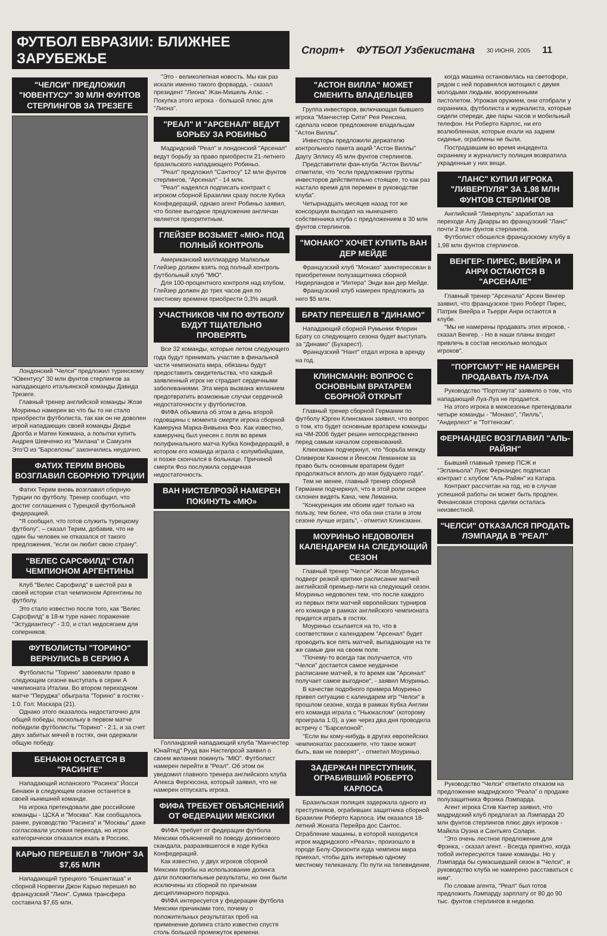ФУТБОЛ ЕВРАЗИИ: БЛИЖНЕЕ ЗАРУБЕЖЬЕ
Спорт+ ФУТБОЛ Узбекистана 30 ИЮНЯ, 2005 11
"ЧЕЛСИ" ПРЕДЛОЖИЛ "ЮВЕНТУСУ" 30 МЛН ФУНТОВ СТЕРЛИНГОВ ЗА ТРЕЗЕГЕ
Лондонский "Челси" предложил туринскому "Ювентусу" 30 млн фунтов стерлингов за нападающего итальянской команды Давида Трезеге.
Главный тренер английской команды Жозе Моуриньо намерен во что бы то ни стало приобрести футболиста, так как он не доволен игрой нападающих своей команды Дидье Дрогба и Матеи Кежмана, а попытки купить Андрея Шевченко из "Милана" и Самуэля Это'О из "Барселоны" закончились неудачно.
ФАТИХ ТЕРИМ ВНОВЬ ВОЗГЛАВИЛ СБОРНУЮ ТУРЦИИ
Фатих Терим вновь возглавил сборную Турции по футболу. Тренер сообщил, что достиг соглашения с Турецкой футбольной федерацией.
"Я сообщил, что готов служить турецкому футболу", – сказал Терим, добавив, что не один бы человек не отказался от такого предложения, "если он любит свою страну".
"ВЕЛЕС САРСФИЛД" СТАЛ ЧЕМПИОНОМ АРГЕНТИНЫ
Клуб "Велес Сарсфилд" в шестой раз в своей истории стал чемпионом Аргентины по футболу.
Это стало известно после того, как "Велес Сарсфилд" в 18-м туре нанес поражение "Эстудиантесу" - 3:0, и стал недосягаем для соперников.
ФУТБОЛИСТЫ "ТОРИНО" ВЕРНУЛИСЬ В СЕРИЮ А
Футболисты "Торино" завоевали право в следующем сезоне выступать в серии А чемпионата Италии. Во втором переходном матче "Перуджа" обыграла "Торино" в гостях - 1:0. Гол: Маскара (21).
Однако этого оказалось недостаточно для общей победы, поскольку в первом матче победили футболисты "Торино" - 2:1, и за счет двух забитых мячей в гостях, они одержали общую победу.
БЕНАЮН ОСТАЕТСЯ В "РАСИНГЕ"
Нападающий испанского "Расинга" Йосси Бенаюн в следующем сезоне останется в своей нынешней команде.
На игрока претендовали две российские команды - ЦСКА и "Москва". Как сообщалось ранее, руководство "Расинга" и "Москвы" даже согласовали условия перехода, но игрок категорически отказался ехать в Россию.
КАРЬЮ ПЕРЕШЕЛ В "ЛИОН" ЗА $7,65 МЛН
Нападающий турецкого "Бешикташа" и сборной Норвегии Джон Карью перешел во французский "Лион". Сумма трансфера составила $7,65 млн.
"Это - великолепная новость. Мы как раз искали именно такого форварда, - сказал президент "Лиона" Жан-Мишель Алас. - Покупка этого игрока - большой плюс для "Лиона".
"РЕАЛ" И "АРСЕНАЛ" ВЕДУТ БОРЬБУ ЗА РОБИНЬО
Мадридский "Реал" и лондонский "Арсенал" ведут борьбу за право приобрести 21-летнего бразильского нападающего Робиньо.
"Реал" предложил "Сантосу" 12 млн фунтов стерлингов, "Арсенал" - 14 млн.
"Реал" надеялся подписать контракт с игроком сборной Бразилии сразу после Кубка Конфедераций, однако агент Робиньо заявил, что более выгодное предложение англичан является приоритетным.
ГЛЕЙЗЕР ВОЗЬМЕТ «МЮ» ПОД ПОЛНЫЙ КОНТРОЛЬ
Американский миллиардер Малкольм Глейзер должен взять под полный контроль футбольный клуб "МЮ".
Для 100-процентного контроля над клубом, Глейзер должен до трех часов дня по местному времени приобрести 0,3% акций.
УЧАСТНИКОВ ЧМ ПО ФУТБОЛУ БУДУТ ТЩАТЕЛЬНО ПРОВЕРЯТЬ
Все 32 команды, которые летом следующего года будут принимать участие в финальной части чемпионата мира, обязаны будут предоставить свидетельства, что каждый заявленный игрок не страдает сердечными заболеваниями. Эта мера вызвана желанием предотвратить возможные случаи сердечной недостаточности у футболистов.
ФИФА объявила об этом в день второй годовщины с момента смерти игрока сборной Камеруна Марка-Вивьена Фоэ. Как известно, камерунец был унесен с поля во время полуфинального матча Кубка Конфедераций, в котором его команда играла с колумбийцами, и позже скончался в больнице. Причиной смерти Фоэ послужила сердечная недостаточность.
ВАН НИСТЕЛРОЭЙ НАМЕРЕН ПОКИНУТЬ «МЮ»
Голландский нападающий клуба "Манчестер Юнайтед" Рууд ван Нистелроэй заявил о своем желании покинуть "МЮ". Футболист намерен перейти в "Реал". Об этом он уведомил главного тренера английского клуба Алекса Фергюсона, который заявил, что не намерен отпускать игрока.
ФИФА ТРЕБУЕТ ОБЪЯСНЕНИЙ ОТ ФЕДЕРАЦИИ МЕКСИКИ
ФИФА требует от федерации футбола Мексики объяснений по поводу допингового скандала, разразившегося в ходе Кубка Конфедераций.
Как известно, у двух игроков сборной Мексики пробы на использование допинга дали положительные результаты, но они были исключены из сборной по причинам дисциплинарного порядка.
ФИФА интересуется у федерации футбола Мексики причинами того, почему о положительных результатах проб на применение допинга стало известно спустя столь большой промежуток времени.
"АСТОН ВИЛЛА" МОЖЕТ СМЕНИТЬ ВЛАДЕЛЬЦЕВ
Группа инвесторов, включающая бывшего игрока "Манчестер Сити" Рея Ренсона, сделала новое предложение владельцам "Астон Виллы".
Инвесторы предложили держателю контрольного пакета акций "Астон Виллы" Даугу Эллису 45 млн фунтов стерлингов.
Представители фан-клуба "Астон Виллы" отметили, что "если предложение группы инвесторов действительно стоящее, то как раз настало время для перемен в руководстве клуба".
Четырнадцать месяцев назад тот же консорциум выходил на нынешнего собственника клуба с предложением в 30 млн фунтов стерлингов.
"МОНАКО" ХОЧЕТ КУПИТЬ ВАН ДЕР МЕЙДЕ
Французский клуб "Монако" заинтересован в приобретении полузащитника сборной Нидерландов и "Интера" Энди ван дер Мейде.
Французский клуб намерен предложить за него $5 млн.
БРАТУ ПЕРЕШЕЛ В "ДИНАМО"
Нападающий сборной Румынии Флорин Брату со следующего сезона будет выступать за "Динамо" (Бухарест).
Французский "Нант" отдал игрока в аренду на год.
КЛИНСМАНН: ВОПРОС С ОСНОВНЫМ ВРАТАРЕМ СБОРНОЙ ОТКРЫТ
Главный тренер сборной Германии по футболу Юрген Клинсманн заявил, что вопрос о том, кто будет основным вратарем команды на ЧМ-2006 будет решен непосредственно перед самым началом соревнований.
Клинсманн подчеркнул, что "борьба между Оливером Канном и Йенсом Леманном за право быть основным вратарем будет продолжаться вплоть до мая будущего года".
Тем не менее, главный тренер сборной Германии подчеркнул, что в этой роли скорее склонен видеть Кана, чем Леманна.
"Конкуренция им обоим идет только на пользу, тем более, что оба они стали в этом сезоне лучше играть", - отметил Клинсманн.
МОУРИНЬО НЕДОВОЛЕН КАЛЕНДАРЕМ НА СЛЕДУЮЩИЙ СЕЗОН
Главный тренер "Челси" Жозе Моуриньо подверг резкой критике расписание матчей английской премьер-лиги на следующий сезон. Моуриньо недоволен тем, что после каждого из первых пяти матчей европейских турниров его команде в рамках английского чемпионата придется играть в гостях.
Моуриньо ссылается на то, что в соответствии с календарем "Арсенал" будет проводить все пять матчей, выпадающие на те же самые дни на своем поле.
"Почему-то всегда так получается, что "Челси" достается самое неудачное расписание матчей, в то время как "Арсенал" получает самое выгодное", - заявил Моуриньо.
В качестве подобного примера Моуриньо привел ситуацию с календарем игр "Челси" в прошлом сезоне, когда в рамках Кубка Англии его команда играла с "Ньюкаслом" (которому проиграла 1:0), а уже через два дня проводила встречу с "Барселоной".
"Если вы кому-нибудь в других европейских чемпионатах расскажете, что такое может быть, вам не поверят", - отметил Моуриньо.
ЗАДЕРЖАН ПРЕСТУПНИК, ОГРАБИВШИЙ РОБЕРТО КАРЛОСА
Бразильская полиция задержала одного из преступников, ограбивших защитника сборной Бразилии Роберто Карлоса. Им оказался 18-летний Жоната Перейра дос Сантос. Ограбление машины, в которой находился игрок мадридского «Реала», произошло в городе Белу-Оризонти куда чемпион мира приехал, чтобы дать интервью одному местному телеканалу. По пути на телевидение,
когда машина остановилась на светофоре, рядом с ней поравнялся мотоцикл с двумя молодыми людьми, вооруженными пистолетом. Угрожая оружием, они отобрали у охранника, футболиста и журналиста, которые сидели спереди, две пары часов и мобильный телефон. Ни Роберто Карлос, ни его возлюбленная, которые ехали на заднем сиденье, ограблены не были.
Пострадавшим во время инцидента охраннику и журналисту полиция возвратила украденные у них вещи.
"ЛАНС" КУПИЛ ИГРОКА "ЛИВЕРПУЛЯ" ЗА 1,98 МЛН ФУНТОВ СТЕРЛИНГОВ
Английский "Ливерпуль" заработал на переходе Алу Диарры во французский "Ланс" почти 2 млн фунтов стерлингов.
Футболист обошелся французскому клубу в 1,98 млн фунтов стерлингов.
ВЕНГЕР: ПИРЕС, ВИЕЙРА И АНРИ ОСТАЮТСЯ В "АРСЕНАЛЕ"
Главный тренер "Арсенала" Арсен Венгер заявил, что французское трио Роберт Пирес, Патрик Виейра и Тьерри Анри остаются в клубе.
"Мы не намерены продавать этих игроков, - сказал Венгер. - Но в наши планы входит привлечь в состав несколько молодых игроков".
"ПОРТСМУТ" НЕ НАМЕРЕН ПРОДАВАТЬ ЛУА-ЛУА
Руководство "Портсмута" заявило о том, что нападающий Луа-Луа не продается.
На этого игрока в межсезонье претендовали четыре команды - "Монако", "Лилль", "Андерлехт" и "Тоттенхэм".
ФЕРНАНДЕС ВОЗГЛАВИЛ "АЛЬ-РАЙЯН"
Бывший главный тренер ПСЖ и "Эспаньола" Луис Фернандес подписал контракт с клубом "Аль-Райян" из Катара.
Контракт рассчитан на год, но в случае успешной работы он может быть продлен. Финансовая сторона сделки осталась неизвестной.
"ЧЕЛСИ" ОТКАЗАЛСЯ ПРОДАТЬ ЛЭМПАРДА В "РЕАЛ"
Руководство "Челси" ответило отказом на предложение мадридского "Реала" о продаже полузащитника Фрэнка Лэмпарда.
Агент игрока Стив Кантер заявил, что мадридский клуб предлагал за Лэмпарда 20 млн фунтов стерлингов плюс двух игроков - Майкла Оуэна и Сантьяго Солари.
"Это очень лестное предложение для Фрэнка, - сказал агент. - Всегда приятно, когда тобой интересуются такие команды. Но у Лэмпарда бы сумасшедший сезон в "Челси", и руководство клуба не намерено расставаться с ним".
По словам агента, "Реал" был готов предложить Лэмпарду зарплату от 80 до 90 тыс. фунтов стерлингов в неделю.